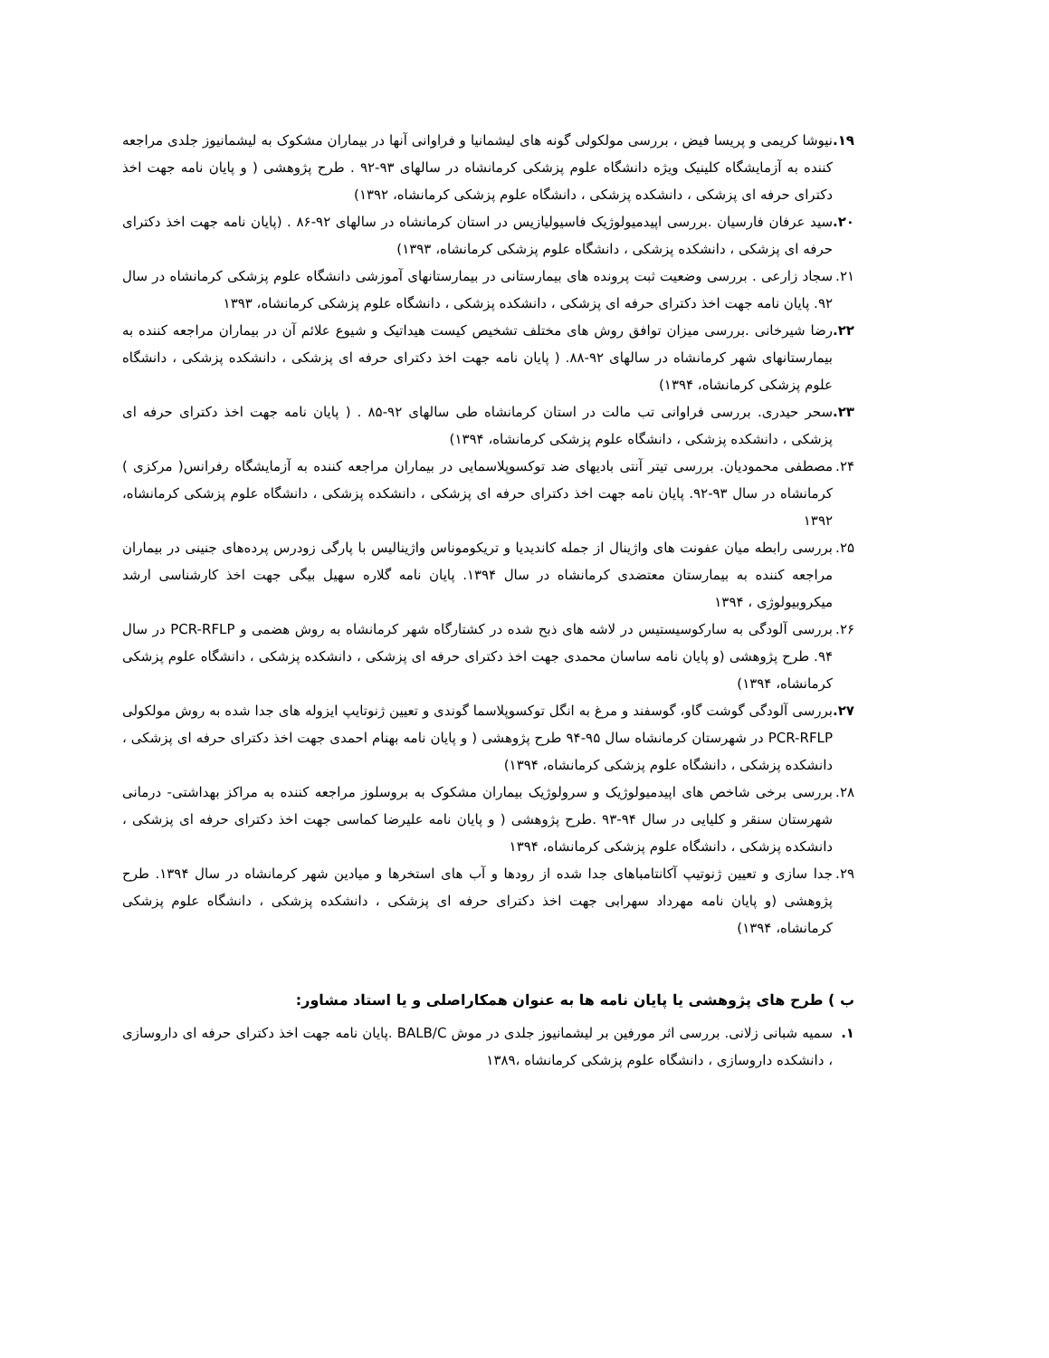۱۹. نیوشا کریمی و پریسا فیض ، بررسی مولکولی گونه های لیشمانیا و فراوانی آنها در بیماران مشکوک به لیشمانیوز جلدی مراجعه کننده به آزمایشگاه کلینیک ویژه دانشگاه علوم پزشکی کرمانشاه در سالهای ۹۳-۹۲ . طرح پژوهشی ( و پایان نامه جهت اخذ دکترای حرفه ای پزشکی ، دانشکده پزشکی ، دانشگاه علوم پزشکی کرمانشاه، ۱۳۹۲)
۲۰. سید عرفان فارسیان .بررسی اپیدمیولوژیک فاسیولیازیس در استان کرمانشاه در سالهای ۹۲-۸۶ . (پایان نامه جهت اخذ دکترای حرفه ای پزشکی ، دانشکده پزشکی ، دانشگاه علوم پزشکی کرمانشاه، ۱۳۹۳)
۲۱. سجاد زارعی . بررسی وضعیت ثبت پرونده های بیمارستانی در بیمارستانهای آموزشی دانشگاه علوم پزشکی کرمانشاه در سال ۹۲. پایان نامه جهت اخذ دکترای حرفه ای پزشکی ، دانشکده پزشکی ، دانشگاه علوم پزشکی کرمانشاه، ۱۳۹۳
۲۲. رضا شیرخانی .بررسی میزان توافق روش های مختلف تشخیص کیست هیداتیک و شیوع علائم آن در بیماران مراجعه کننده به بیمارستانهای شهر کرمانشاه در سالهای ۹۲-۸۸. ( پایان نامه جهت اخذ دکترای حرفه ای پزشکی ، دانشکده پزشکی ، دانشگاه علوم پزشکی کرمانشاه، ۱۳۹۴)
۲۳. سحر حیدری. بررسی فراوانی تب مالت در استان کرمانشاه طی سالهای ۹۲-۸۵ . ( پایان نامه جهت اخذ دکترای حرفه ای پزشکی ، دانشکده پزشکی ، دانشگاه علوم پزشکی کرمانشاه، ۱۳۹۴)
۲۴. مصطفی محمودیان. بررسی تیتر آنتی بادیهای ضد توکسوپلاسمایی در بیماران مراجعه کننده به آزمایشگاه رفرانس( مرکزی ) کرمانشاه در سال ۹۳-۹۲. پایان نامه جهت اخذ دکترای حرفه ای پزشکی ، دانشکده پزشکی ، دانشگاه علوم پزشکی کرمانشاه، ۱۳۹۲
۲۵. بررسی رابطه میان عفونت های واژینال از جمله کاندیدیا و تریکوموناس واژینالیس با پارگی زودرس پرده‌های جنینی در بیماران مراجعه کننده به بیمارستان معتضدی کرمانشاه در سال ۱۳۹۴. پایان نامه گلاره سهیل بیگی جهت اخذ کارشناسی ارشد میکروبیولوژی ، ۱۳۹۴
۲۶. بررسی آلودگی به سارکوسیستیس در لاشه های ذبح شده در کشتارگاه شهر کرمانشاه به روش هضمی و PCR-RFLP در سال ۹۴. طرح پژوهشی (و پایان نامه ساسان محمدی جهت اخذ دکترای حرفه ای پزشکی ، دانشکده پزشکی ، دانشگاه علوم پزشکی کرمانشاه، ۱۳۹۴)
۲۷. بررسی آلودگی گوشت گاو، گوسفند و مرغ به انگل توکسوپلاسما گوندی و تعیین ژنوتایپ ایزوله های جدا شده به روش مولکولی PCR-RFLP در شهرستان کرمانشاه سال ۹۵-۹۴ طرح پژوهشی ( و پایان نامه بهنام احمدی جهت اخذ دکترای حرفه ای پزشکی ، دانشکده پزشکی ، دانشگاه علوم پزشکی کرمانشاه، ۱۳۹۴)
۲۸. بررسی برخی شاخص های اپیدمیولوژیک و سرولوژیک بیماران مشکوک به بروسلوز مراجعه کننده به مراکز بهداشتی- درمانی شهرستان سنقر و کلیایی در سال ۹۴-۹۳ .طرح پژوهشی ( و پایان نامه علیرضا کماسی جهت اخذ دکترای حرفه ای پزشکی ، دانشکده پزشکی ، دانشگاه علوم پزشکی کرمانشاه، ۱۳۹۴
۲۹. جدا سازی و تعیین ژنوتیپ آکانتامباهای جدا شده از رودها و آب های استخرها و میادین شهر کرمانشاه در سال ۱۳۹۴. طرح پژوهشی (و پایان نامه مهرداد سهرابی جهت اخذ دکترای حرفه ای پزشکی ، دانشکده پزشکی ، دانشگاه علوم پزشکی کرمانشاه، ۱۳۹۴)
ب ) طرح های پژوهشی یا پایان نامه ها به عنوان همکاراصلی و یا استاد مشاور:
۱. سمیه شبانی زلانی. بررسی اثر مورفین بر لیشمانیوز جلدی در موش BALB/C .پایان نامه جهت اخذ دکترای حرفه ای داروسازی ، دانشکده داروسازی ، دانشگاه علوم پزشکی کرمانشاه ،۱۳۸۹